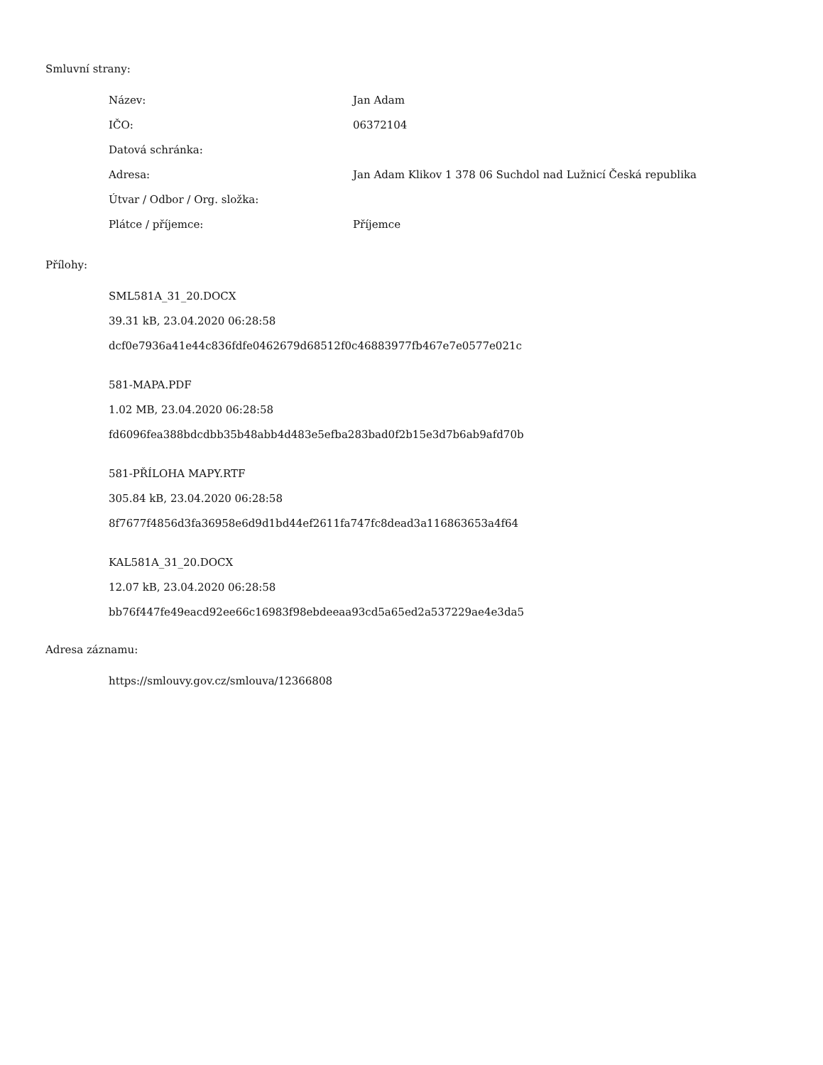Smluvní strany:
| Název: | Jan Adam |
| IČO: | 06372104 |
| Datová schránka: | |
| Adresa: | Jan Adam Klikov 1 378 06 Suchdol nad Lužnicí Česká republika |
| Útvar / Odbor / Org. složka: | |
| Plátce / příjemce: | Příjemce |
Přílohy:
SML581A_31_20.DOCX
39.31 kB, 23.04.2020 06:28:58
dcf0e7936a41e44c836fdfe0462679d68512f0c46883977fb467e7e0577e021c
581-MAPA.PDF
1.02 MB, 23.04.2020 06:28:58
fd6096fea388bdcdbb35b48abb4d483e5efba283bad0f2b15e3d7b6ab9afd70b
581-PŘÍLOHA MAPY.RTF
305.84 kB, 23.04.2020 06:28:58
8f7677f4856d3fa36958e6d9d1bd44ef2611fa747fc8dead3a116863653a4f64
KAL581A_31_20.DOCX
12.07 kB, 23.04.2020 06:28:58
bb76f447fe49eacd92ee66c16983f98ebdeeaa93cd5a65ed2a537229ae4e3da5
Adresa záznamu:
https://smlouvy.gov.cz/smlouva/12366808